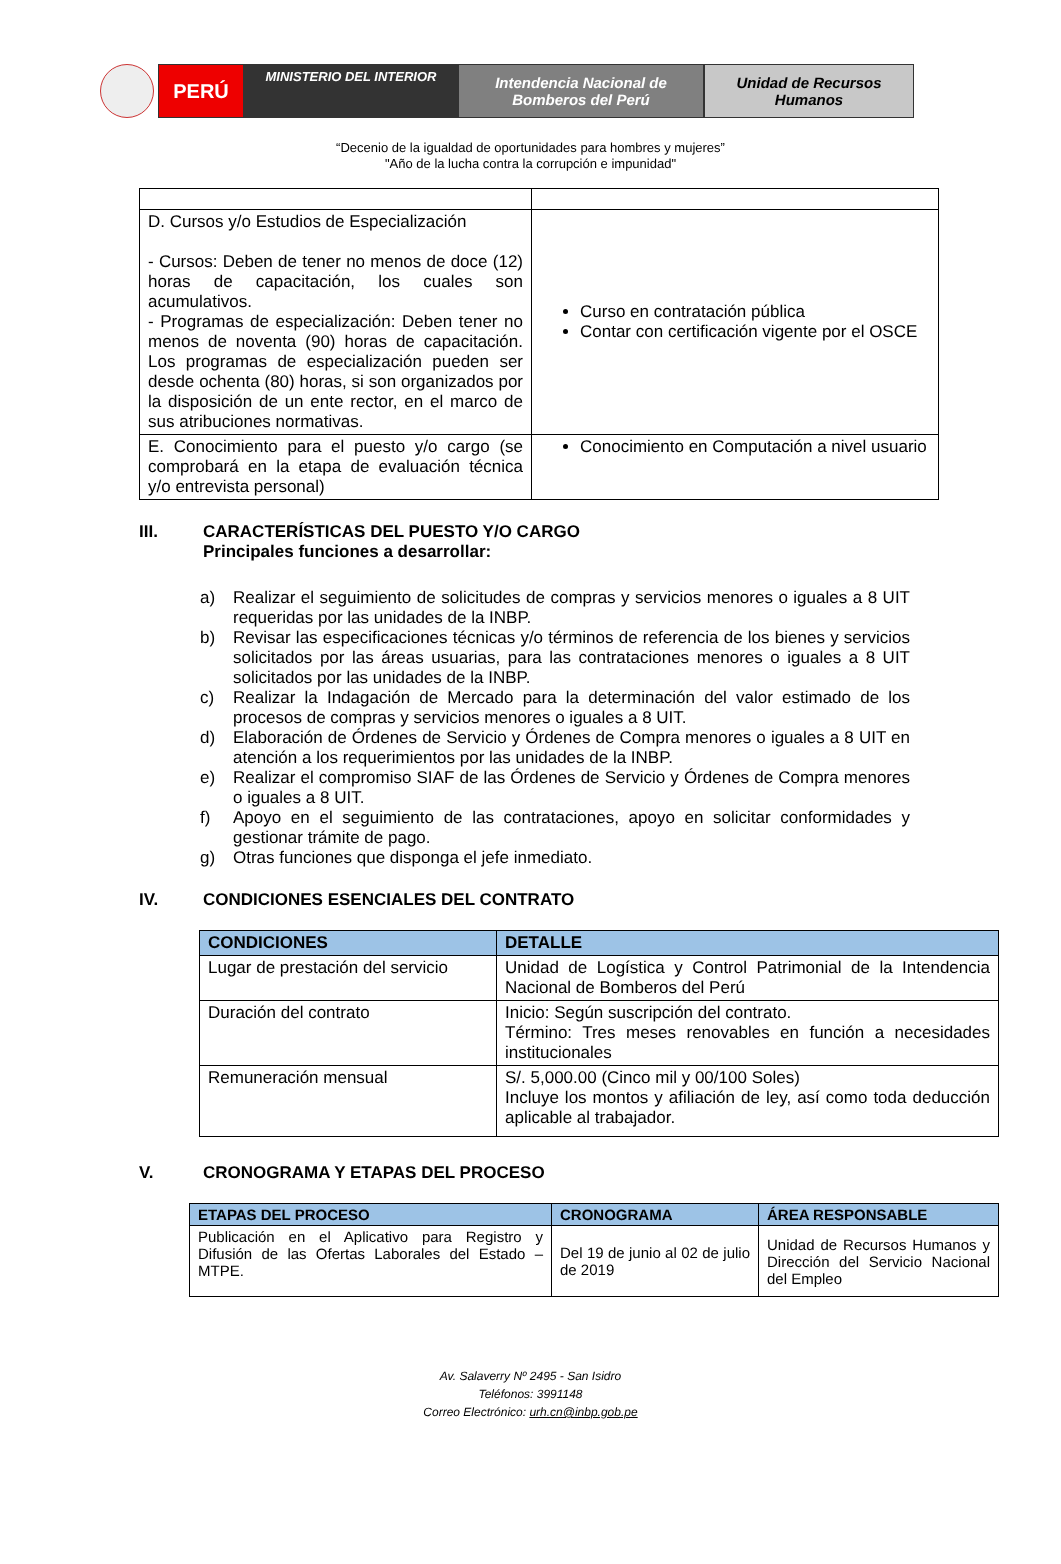PERÚ
MINISTERIO DEL INTERIOR
Intendencia Nacional de
Bomberos del Perú
Unidad de Recursos
Humanos
“Decenio de la igualdad de oportunidades para hombres y mujeres”
"Año de la lucha contra la corrupción e impunidad"
| D. Cursos y/o Estudios de Especialización - Cursos: Deben de tener no menos de doce (12) horas de capacitación, los cuales son acumulativos. - Programas de especialización: Deben tener no menos de noventa (90) horas de capacitación. Los programas de especialización pueden ser desde ochenta (80) horas, si son organizados por la disposición de un ente rector, en el marco de sus atribuciones normativas. | Curso en contratación pública Contar con certificación vigente por el OSCE |
| E. Conocimiento para el puesto y/o cargo (se comprobará en la etapa de evaluación técnica y/o entrevista personal) | Conocimiento en Computación a nivel usuario |
III. CARACTERÍSTICAS DEL PUESTO Y/O CARGO
Principales funciones a desarrollar:
a) Realizar el seguimiento de solicitudes de compras y servicios menores o iguales a 8 UIT requeridas por las unidades de la INBP.
b) Revisar las especificaciones técnicas y/o términos de referencia de los bienes y servicios solicitados por las áreas usuarias, para las contrataciones menores o iguales a 8 UIT solicitados por las unidades de la INBP.
c) Realizar la Indagación de Mercado para la determinación del valor estimado de los procesos de compras y servicios menores o iguales a 8 UIT.
d) Elaboración de Órdenes de Servicio y Órdenes de Compra menores o iguales a 8 UIT en atención a los requerimientos por las unidades de la INBP.
e) Realizar el compromiso SIAF de las Órdenes de Servicio y Órdenes de Compra menores o iguales a 8 UIT.
f) Apoyo en el seguimiento de las contrataciones, apoyo en solicitar conformidades y gestionar trámite de pago.
g) Otras funciones que disponga el jefe inmediato.
IV. CONDICIONES ESENCIALES DEL CONTRATO
| CONDICIONES | DETALLE |
| --- | --- |
| Lugar de prestación del servicio | Unidad de Logística y Control Patrimonial de la Intendencia Nacional de Bomberos del Perú |
| Duración del contrato | Inicio: Según suscripción del contrato. Término: Tres meses renovables en función a necesidades institucionales |
| Remuneración mensual | S/. 5,000.00 (Cinco mil y 00/100 Soles) Incluye los montos y afiliación de ley, así como toda deducción aplicable al trabajador. |
V. CRONOGRAMA Y ETAPAS DEL PROCESO
| ETAPAS DEL PROCESO | CRONOGRAMA | ÁREA RESPONSABLE |
| --- | --- | --- |
| Publicación en el Aplicativo para Registro y Difusión de las Ofertas Laborales del Estado – MTPE. | Del 19 de junio al 02 de julio de 2019 | Unidad de Recursos Humanos y Dirección del Servicio Nacional del Empleo |
Av. Salaverry Nº 2495 - San Isidro
Teléfonos: 3991148
Correo Electrónico: urh.cn@inbp.gob.pe